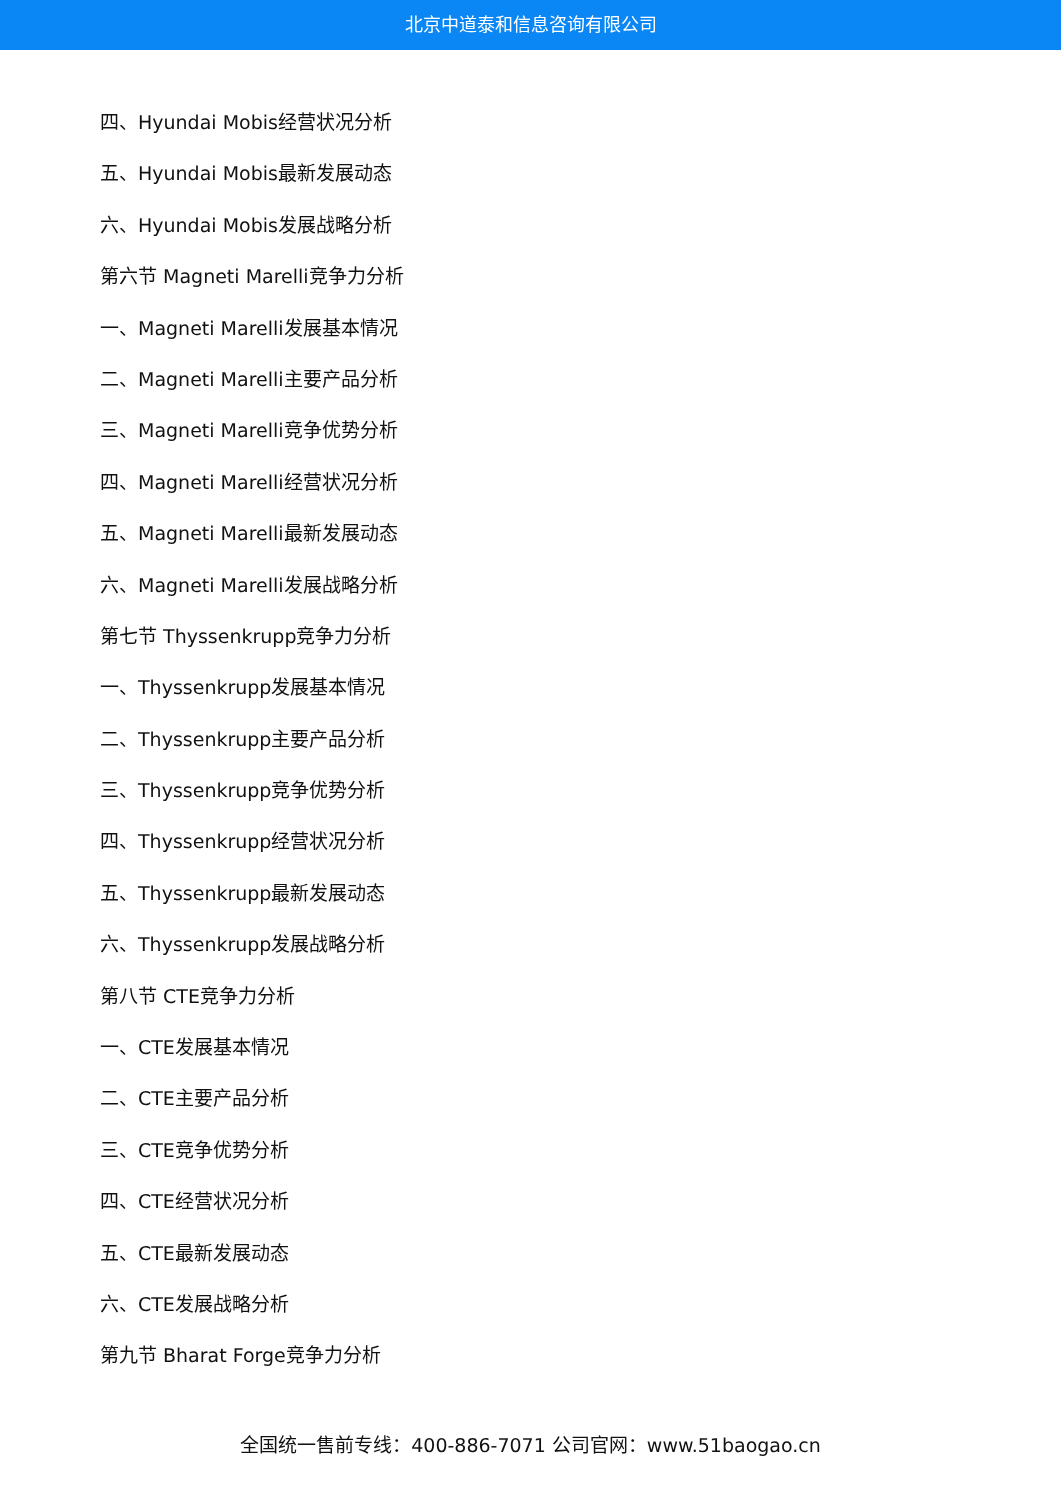北京中道泰和信息咨询有限公司
四、Hyundai Mobis经营状况分析
五、Hyundai Mobis最新发展动态
六、Hyundai Mobis发展战略分析
第六节 Magneti Marelli竞争力分析
一、Magneti Marelli发展基本情况
二、Magneti Marelli主要产品分析
三、Magneti Marelli竞争优势分析
四、Magneti Marelli经营状况分析
五、Magneti Marelli最新发展动态
六、Magneti Marelli发展战略分析
第七节 Thyssenkrupp竞争力分析
一、Thyssenkrupp发展基本情况
二、Thyssenkrupp主要产品分析
三、Thyssenkrupp竞争优势分析
四、Thyssenkrupp经营状况分析
五、Thyssenkrupp最新发展动态
六、Thyssenkrupp发展战略分析
第八节 CTE竞争力分析
一、CTE发展基本情况
二、CTE主要产品分析
三、CTE竞争优势分析
四、CTE经营状况分析
五、CTE最新发展动态
六、CTE发展战略分析
第九节 Bharat Forge竞争力分析
全国统一售前专线：400-886-7071 公司官网：www.51baogao.cn